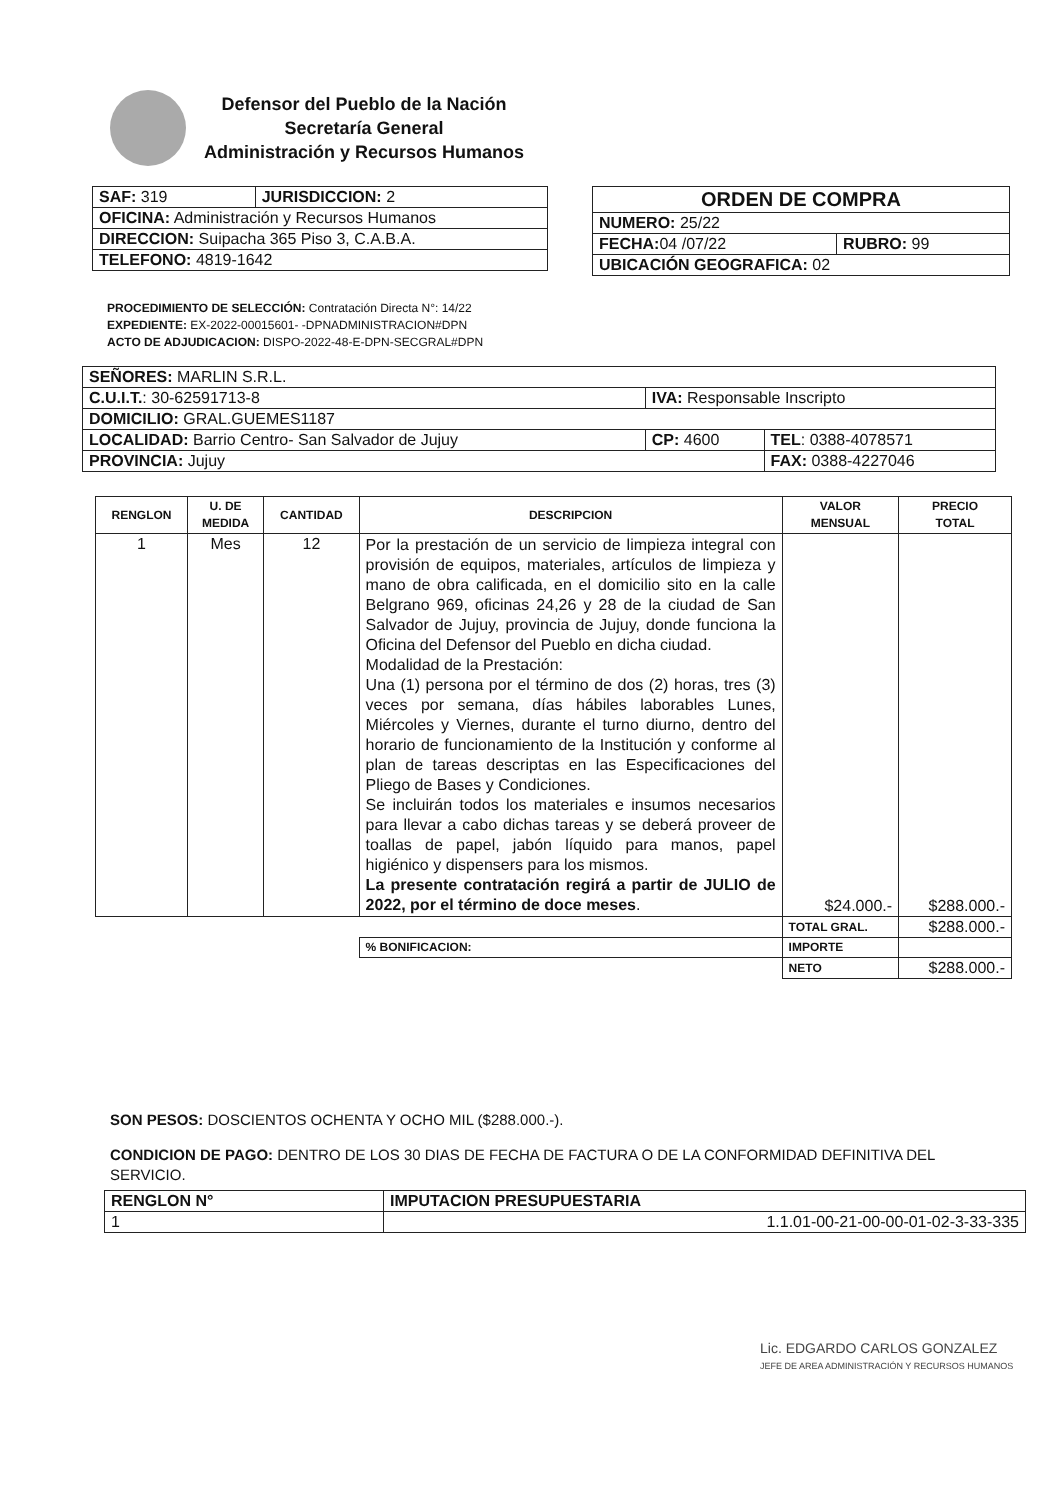Defensor del Pueblo de la Nación
Secretaría General
Administración y Recursos Humanos
| SAF: 319 | JURISDICCION: 2 |
| OFICINA: Administración y Recursos Humanos | |
| DIRECCION: Suipacha 365 Piso 3, C.A.B.A. | |
| TELEFONO: 4819-1642 | |
| ORDEN DE COMPRA | |
| NUMERO: 25/22 | |
| FECHA: 04 /07/22 | RUBRO: 99 |
| UBICACIÓN GEOGRAFICA: 02 | |
PROCEDIMIENTO DE SELECCIÓN: Contratación Directa N°: 14/22
EXPEDIENTE: EX-2022-00015601- -DPNADMINISTRACION#DPN
ACTO DE ADJUDICACION: DISPO-2022-48-E-DPN-SECGRAL#DPN
| SEÑORES: MARLIN S.R.L. | | |
| C.U.I.T. : 30-62591713-8 | IVA: Responsable Inscripto | |
| DOMICILIO: GRAL.GUEMES1187 | | |
| LOCALIDAD: Barrio Centro- San Salvador de Jujuy | CP: 4600 | TEL : 0388-4078571 |
| PROVINCIA: Jujuy | | FAX: 0388-4227046 |
| RENGLON | U. DE MEDIDA | CANTIDAD | DESCRIPCION | VALOR MENSUAL | PRECIO TOTAL |
| --- | --- | --- | --- | --- | --- |
| 1 | Mes | 12 | Por la prestación de un servicio de limpieza integral con provisión de equipos, materiales, artículos de limpieza y mano de obra calificada, en el domicilio sito en la calle Belgrano 969, oficinas 24,26 y 28 de la ciudad de San Salvador de Jujuy, provincia de Jujuy, donde funciona la Oficina del Defensor del Pueblo en dicha ciudad. Modalidad de la Prestación: Una (1) persona por el término de dos (2) horas, tres (3) veces por semana, días hábiles laborables Lunes, Miércoles y Viernes, durante el turno diurno, dentro del horario de funcionamiento de la Institución y conforme al plan de tareas descriptas en las Especificaciones del Pliego de Bases y Condiciones. Se incluirán todos los materiales e insumos necesarios para llevar a cabo dichas tareas y se deberá proveer de toallas de papel, jabón líquido para manos, papel higiénico y dispensers para los mismos. La presente contratación regirá a partir de JULIO de 2022, por el término de doce meses . | $24.000.- | $288.000.- |
| | | | | TOTAL GRAL. | $288.000.- |
| | | | % BONIFICACION: | IMPORTE | |
| | | | | NETO | $288.000.- |
SON PESOS: DOSCIENTOS OCHENTA Y OCHO MIL ($288.000.-).
CONDICION DE PAGO: DENTRO DE LOS 30 DIAS DE FECHA DE FACTURA O DE LA CONFORMIDAD DEFINITIVA DEL SERVICIO.
| RENGLON N° | IMPUTACION PRESUPUESTARIA |
| --- | --- |
| 1 | 1.1.01-00-21-00-00-01-02-3-33-335 |
Lic. EDGARDO CARLOS GONZALEZ
JEFE DE AREA ADMINISTRACIÓN Y RECURSOS HUMANOS